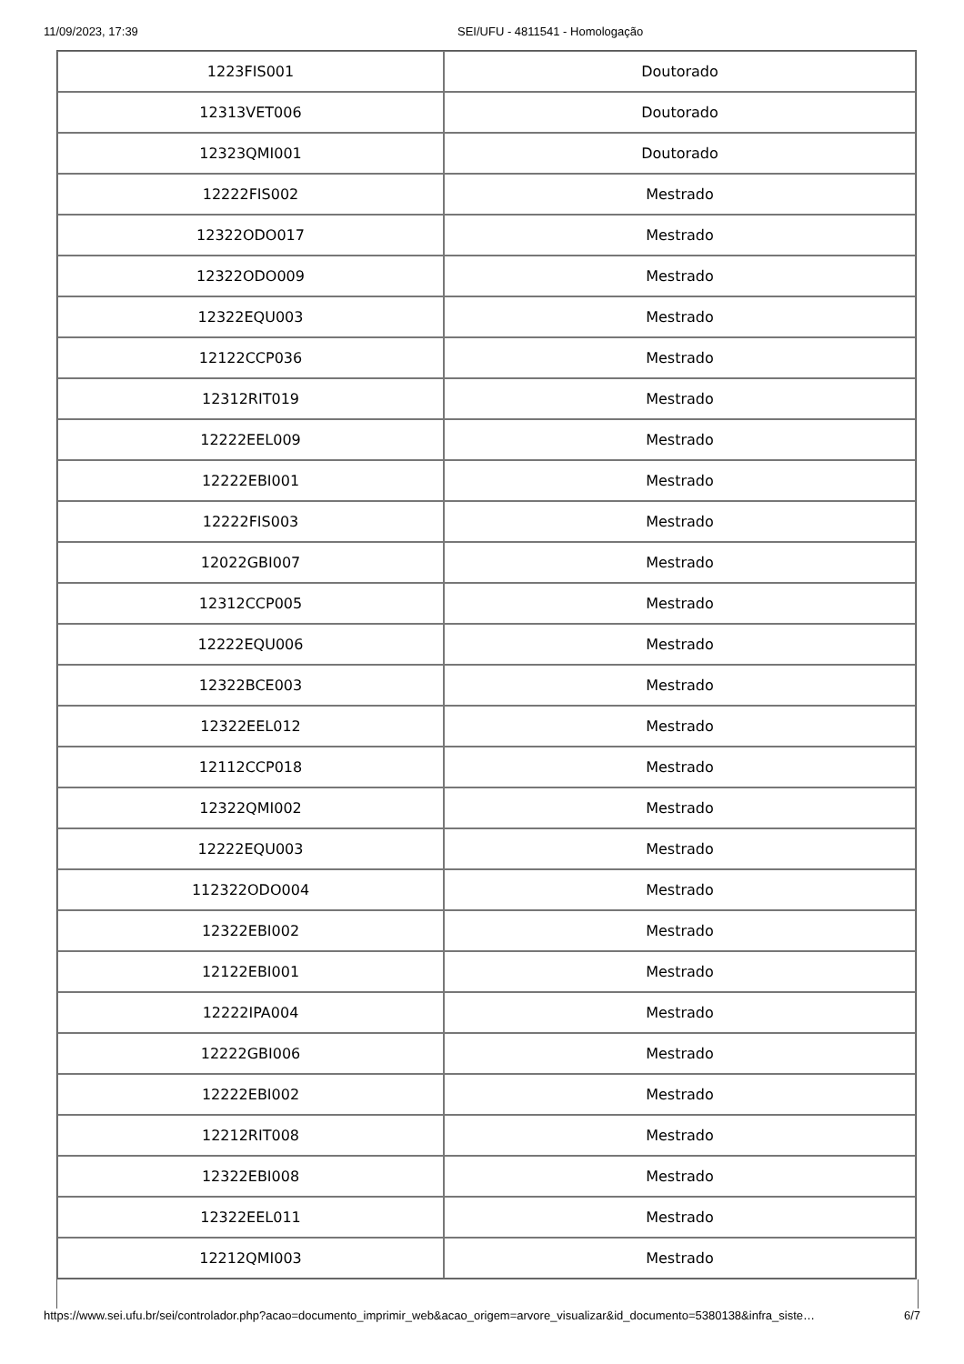11/09/2023, 17:39 SEI/UFU - 4811541 - Homologação
| 1223FIS001 | Doutorado |
| 12313VET006 | Doutorado |
| 12323QMI001 | Doutorado |
| 12222FIS002 | Mestrado |
| 12322ODO017 | Mestrado |
| 12322ODO009 | Mestrado |
| 12322EQU003 | Mestrado |
| 12122CCP036 | Mestrado |
| 12312RIT019 | Mestrado |
| 12222EEL009 | Mestrado |
| 12222EBI001 | Mestrado |
| 12222FIS003 | Mestrado |
| 12022GBI007 | Mestrado |
| 12312CCP005 | Mestrado |
| 12222EQU006 | Mestrado |
| 12322BCE003 | Mestrado |
| 12322EEL012 | Mestrado |
| 12112CCP018 | Mestrado |
| 12322QMI002 | Mestrado |
| 12222EQU003 | Mestrado |
| 112322ODO004 | Mestrado |
| 12322EBI002 | Mestrado |
| 12122EBI001 | Mestrado |
| 12222IPA004 | Mestrado |
| 12222GBI006 | Mestrado |
| 12222EBI002 | Mestrado |
| 12212RIT008 | Mestrado |
| 12322EBI008 | Mestrado |
| 12322EEL011 | Mestrado |
| 12212QMI003 | Mestrado |
https://www.sei.ufu.br/sei/controlador.php?acao=documento_imprimir_web&acao_origem=arvore_visualizar&id_documento=5380138&infra_siste… 6/7